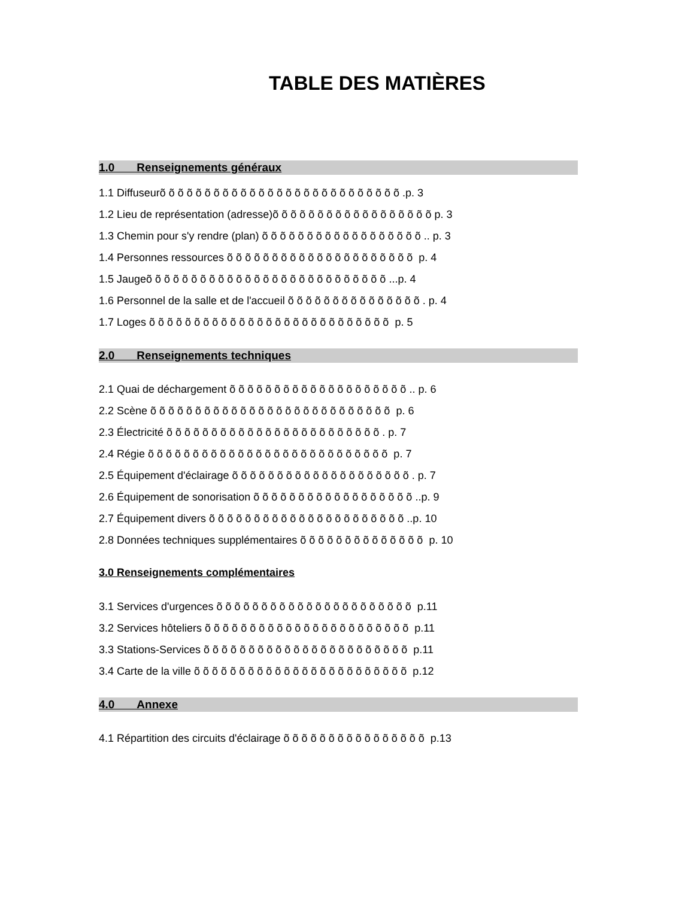TABLE DES MATIÈRES
1.0 Renseignements généraux
1.1 Diffuseurõ õ õ õ õ õ õ õ õ õ õ õ õ õ õ õ õ õ õ õ õ õ õ õ õ õ õ .p. 3
1.2 Lieu de représentation (adresse)õ õ õ õ õ õ õ õ õ õ õ õ õ õ õ õ õ õ p. 3
1.3 Chemin pour s'y rendre (plan) õ õ õ õ õ õ õ õ õ õ õ õ õ õ õ õ õ õ .. p. 3
1.4 Personnes ressources õ õ õ õ õ õ õ õ õ õ õ õ õ õ õ õ õ õ õ õ õ p. 4
1.5 Jaugeõ õ õ õ õ õ õ õ õ õ õ õ õ õ õ õ õ õ õ õ õ õ õ õ õ õ õ ...p. 4
1.6 Personnel de la salle et de l'accueil õ õ õ õ õ õ õ õ õ õ õ õ õ õ õ . p. 4
1.7 Loges õ õ õ õ õ õ õ õ õ õ õ õ õ õ õ õ õ õ õ õ õ õ õ õ õ õ õ p. 5
2.0 Renseignements techniques
2.1 Quai de déchargement õ õ õ õ õ õ õ õ õ õ õ õ õ õ õ õ õ õ õ õ .. p. 6
2.2 Scène õ õ õ õ õ õ õ õ õ õ õ õ õ õ õ õ õ õ õ õ õ õ õ õ õ õ õ p. 6
2.3 Électricité õ õ õ õ õ õ õ õ õ õ õ õ õ õ õ õ õ õ õ õ õ õ õ õ . p. 7
2.4 Régie õ õ õ õ õ õ õ õ õ õ õ õ õ õ õ õ õ õ õ õ õ õ õ õ õ õ õ p. 7
2.5 Équipement d'éclairage õ õ õ õ õ õ õ õ õ õ õ õ õ õ õ õ õ õ õ õ . p. 7
2.6 Équipement de sonorisation õ õ õ õ õ õ õ õ õ õ õ õ õ õ õ õ õ õ ..p. 9
2.7 Équipement divers õ õ õ õ õ õ õ õ õ õ õ õ õ õ õ õ õ õ õ õ õ õ ..p. 10
2.8 Données techniques supplémentaires õ õ õ õ õ õ õ õ õ õ õ õ õ õ p. 10
3.0 Renseignements complémentaires
3.1 Services d'urgences õ õ õ õ õ õ õ õ õ õ õ õ õ õ õ õ õ õ õ õ õ õ p.11
3.2 Services hôteliers õ õ õ õ õ õ õ õ õ õ õ õ õ õ õ õ õ õ õ õ õ õ õ p.11
3.3 Stations-Services õ õ õ õ õ õ õ õ õ õ õ õ õ õ õ õ õ õ õ õ õ õ õ p.11
3.4 Carte de la ville õ õ õ õ õ õ õ õ õ õ õ õ õ õ õ õ õ õ õ õ õ õ õ õ p.12
4.0 Annexe
4.1 Répartition des circuits d'éclairage õ õ õ õ õ õ õ õ õ õ õ õ õ õ õ õ p.13